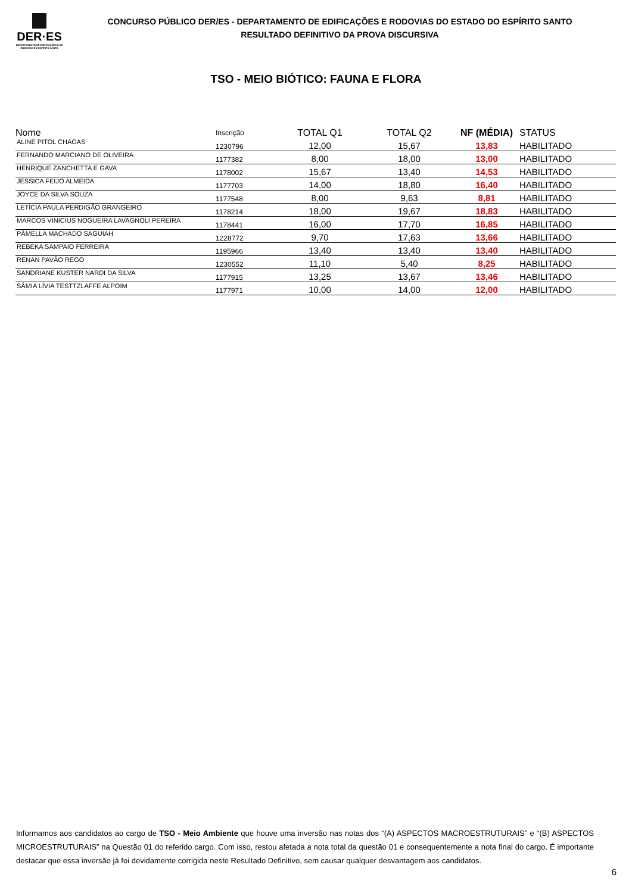DER·ES
DEPARTAMENTO DE EDIFICAÇÕES E DE RODOVIAS DO ESPÍRITO SANTO
CONCURSO PÚBLICO DER/ES - DEPARTAMENTO DE EDIFICAÇÕES E RODOVIAS DO ESTADO DO ESPÍRITO SANTO
RESULTADO DEFINITIVO DA PROVA DISCURSIVA
TSO - MEIO BIÓTICO: FAUNA E FLORA
| Nome | Inscrição | TOTAL Q1 | TOTAL Q2 | NF (MÉDIA) | STATUS |
| --- | --- | --- | --- | --- | --- |
| ALINE PITOL CHAGAS | 1230796 | 12,00 | 15,67 | 13,83 | HABILITADO |
| FERNANDO MARCIANO DE OLIVEIRA | 1177382 | 8,00 | 18,00 | 13,00 | HABILITADO |
| HENRIQUE ZANCHETTA E GAVA | 1178002 | 15,67 | 13,40 | 14,53 | HABILITADO |
| JESSICA FEIJO ALMEIDA | 1177703 | 14,00 | 18,80 | 16,40 | HABILITADO |
| JOYCE DA SILVA SOUZA | 1177548 | 8,00 | 9,63 | 8,81 | HABILITADO |
| LETÍCIA PAULA PERDIGÃO GRANGEIRO | 1178214 | 18,00 | 19,67 | 18,83 | HABILITADO |
| MARCOS VINICIUS NOGUEIRA LAVAGNOLI PEREIRA | 1178441 | 16,00 | 17,70 | 16,85 | HABILITADO |
| PÂMELLA MACHADO SAGUIAH | 1228772 | 9,70 | 17,63 | 13,66 | HABILITADO |
| REBEKA SAMPAIO FERREIRA | 1195966 | 13,40 | 13,40 | 13,40 | HABILITADO |
| RENAN PAVÃO REGO | 1230552 | 11,10 | 5,40 | 8,25 | HABILITADO |
| SANDRIANE KUSTER NARDI DA SILVA | 1177915 | 13,25 | 13,67 | 13,46 | HABILITADO |
| SÂMIA LÍVIA TESTTZLAFFE ALPOIM | 1177971 | 10,00 | 14,00 | 12,00 | HABILITADO |
Informamos aos candidatos ao cargo de TSO - Meio Ambiente que houve uma inversão nas notas dos “(A) ASPECTOS MACROESTRUTURAIS” e “(B) ASPECTOS MICROESTRUTURAIS” na Questão 01 do referido cargo. Com isso, restou afetada a nota total da questão 01 e consequentemente a nota final do cargo. É importante destacar que essa inversão já foi devidamente corrigida neste Resultado Definitivo, sem causar qualquer desvantagem aos candidatos.
6